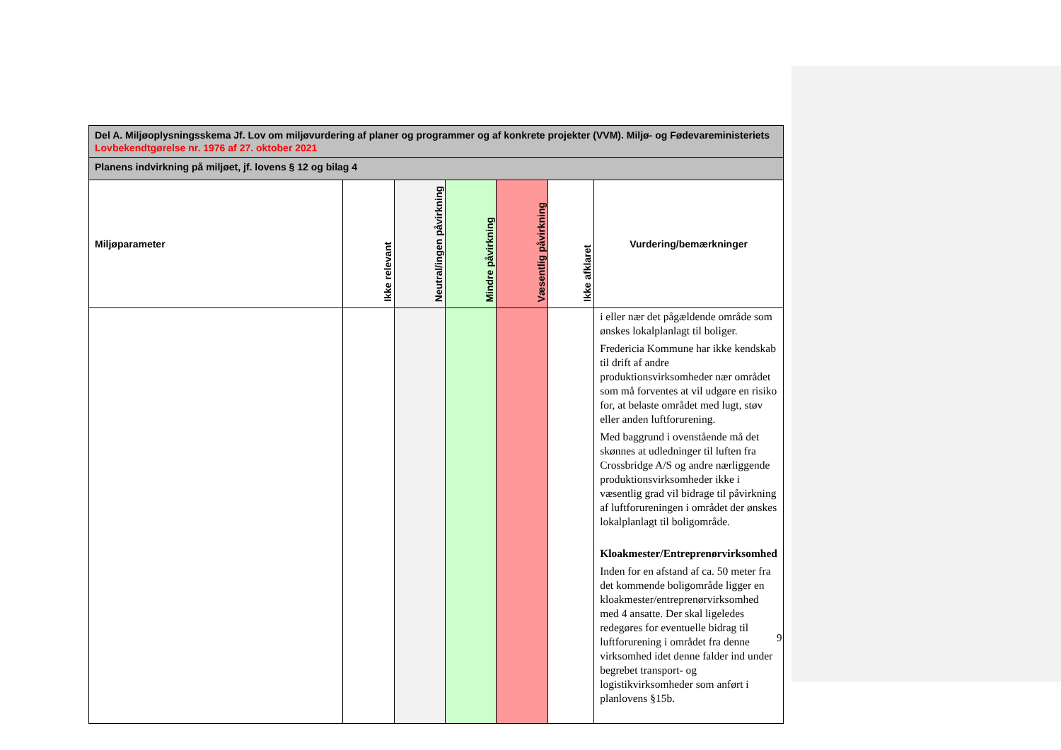| Del A. Miljøoplysningsskema Jf. Lov om miljøvurdering af planer og programmer og af konkrete projekter (VVM). Miljø- og Fødevareministeriets Lovbekendtgørelse nr. 1976 af 27. oktober 2021 | | | | | | |
| --- | --- | --- | --- | --- | --- | --- |
| Planens indvirkning på miljøet, jf. lovens § 12 og bilag 4 | | | | | | |
| Miljøparameter | Ikke relevant | Neutral/ingen påvirkning | Mindre påvirkning | Væsentlig påvirkning | Ikke afklaret | Vurdering/bemærkninger |
| | | | | | | i eller nær det pågældende område som ønskes lokalplanlagt til boliger. Fredericia Kommune har ikke kendskab til drift af andre produktionsvirksomheder nær området som må forventes at vil udgøre en risiko for, at belaste området med lugt, støv eller anden luftforurening. Med baggrund i ovenstående må det skønnes at udledninger til luften fra Crossbridge A/S og andre nærliggende produktionsvirksomheder ikke i væsentlig grad vil bidrage til påvirkning af luftforureningen i området der ønskes lokalplanlagt til boligområde. Kloakmester/Entreprenørvirksomhed Inden for en afstand af ca. 50 meter fra det kommende boligområde ligger en kloakmester/entreprenørvirksomhed med 4 ansatte. Der skal ligeledes redegøres for eventuelle bidrag til luftforurening i området fra denne virksomhed idet denne falder ind under begrebet transport- og logistikvirksomheder som anført i planlovens §15b. |
9